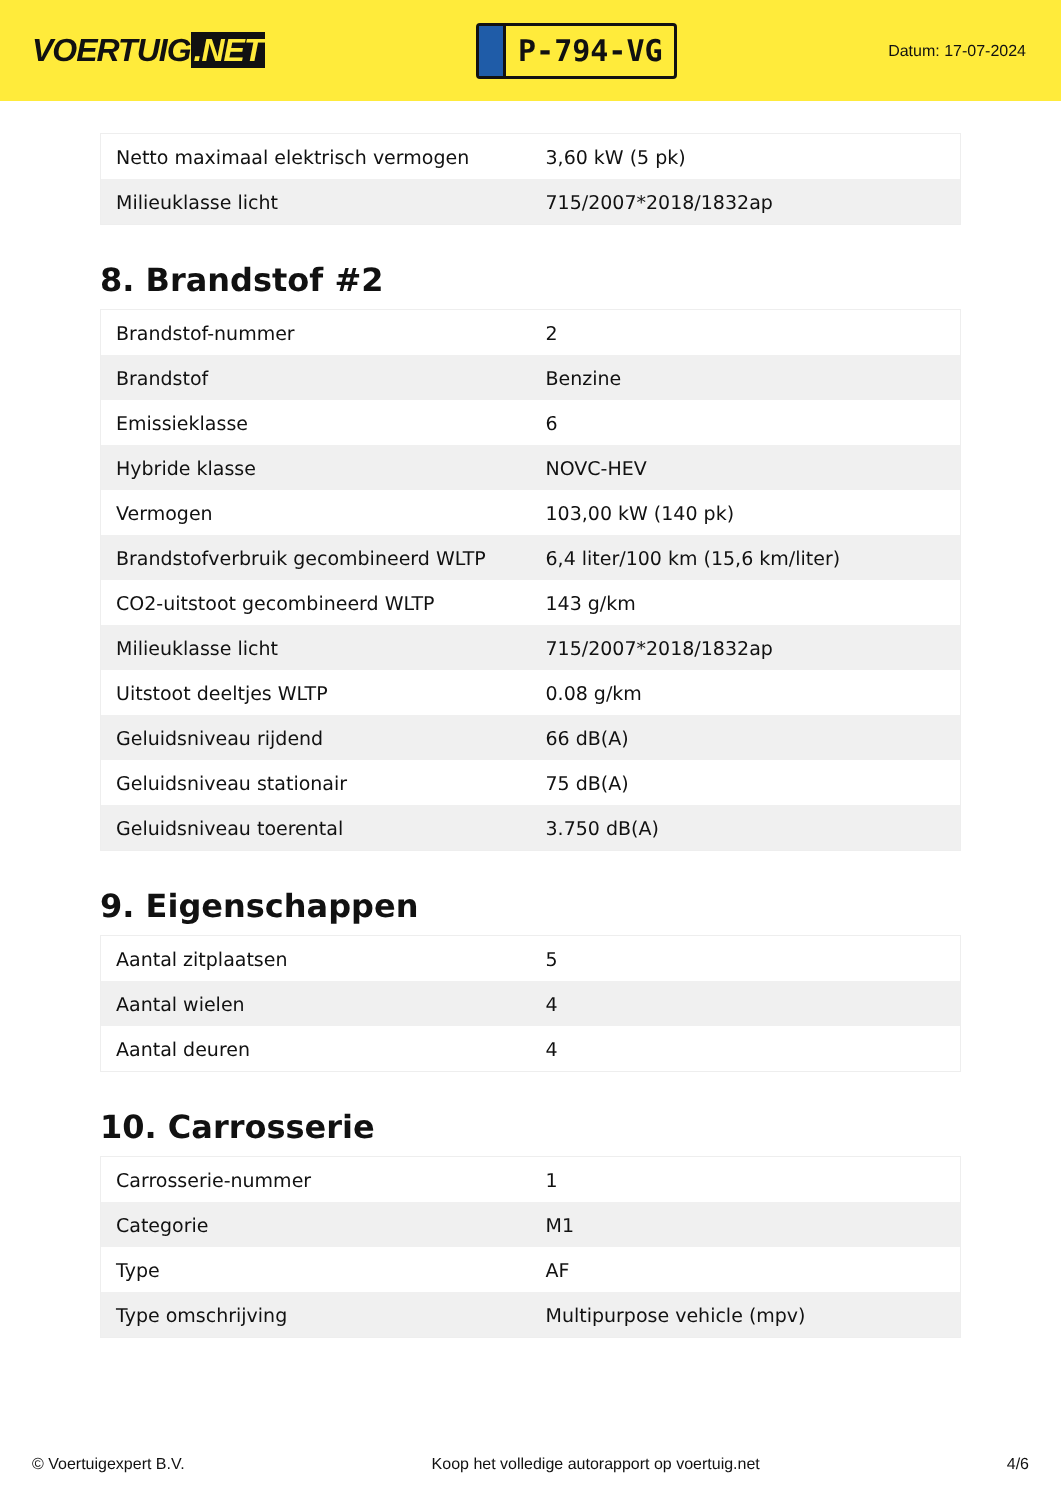VOERTUIG.NET
P-794-VG
Datum: 17-07-2024
| Netto maximaal elektrisch vermogen | 3,60 kW (5 pk) |
| Milieuklasse licht | 715/2007*2018/1832ap |
8. Brandstof #2
| Brandstof-nummer | 2 |
| Brandstof | Benzine |
| Emissieklasse | 6 |
| Hybride klasse | NOVC-HEV |
| Vermogen | 103,00 kW (140 pk) |
| Brandstofverbruik gecombineerd WLTP | 6,4 liter/100 km (15,6 km/liter) |
| CO2-uitstoot gecombineerd WLTP | 143 g/km |
| Milieuklasse licht | 715/2007*2018/1832ap |
| Uitstoot deeltjes WLTP | 0.08 g/km |
| Geluidsniveau rijdend | 66 dB(A) |
| Geluidsniveau stationair | 75 dB(A) |
| Geluidsniveau toerental | 3.750 dB(A) |
9. Eigenschappen
| Aantal zitplaatsen | 5 |
| Aantal wielen | 4 |
| Aantal deuren | 4 |
10. Carrosserie
| Carrosserie-nummer | 1 |
| Categorie | M1 |
| Type | AF |
| Type omschrijving | Multipurpose vehicle (mpv) |
© Voertuigexpert B.V. Koop het volledige autorapport op voertuig.net 4/6